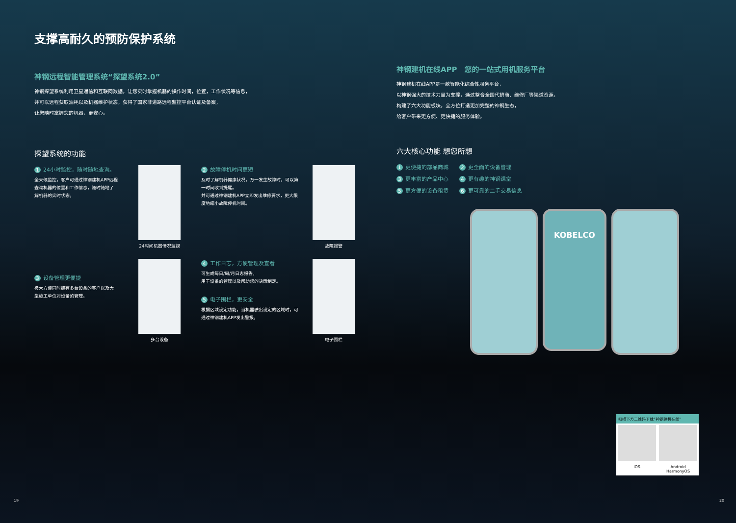支撑高耐久的预防保护系统
神钢远程智能管理系统“探望系统2.0”
神钢探望系统利用卫星通信和互联网数据，让您实时掌握机器的操作时间，位置，工作状况等信息，
并可以远程获取油耗以及机器维护状态，获得了国家非道路远程监控平台认证及备案，
让您随时掌握您的机器，更安心。
探望系统的功能
1 24小时监控，随时随地查询。
全天候监控，客户可通过神钢建机APP远程查询机器的位置和工作信息，随时随地了解机器的实时状态。
24时间机器情况监视
2 故障停机时间更短
及时了解机器健康状况，万一发生故障时，可以第一时间收到提醒。
并可通过神钢建机APP立即发出维修要求，更大限度地缩小故障停机时间。
故障报警
3 设备管理更便捷
极大方便同时拥有多台设备的客户以及大型施工单位对设备的管理。
多台设备
4 工作日志，方便管理及查看
可生成每日/周/月日志报告，
用于设备的管理以及帮助您的决策制定。
5 电子围栏，更安全
根据区域设定功能，当机器驶出设定的区域时，可通过神钢建机APP发出警报。
电子围栏
神钢建机在线APP　您的一站式用机服务平台
神钢建机在线APP是一款智能化综合性服务平台，
以神钢强大的技术力量为支撑，通过整合全国代销商、维修厂等渠道资源，
构建了六大功能板块，全方位打造更加完整的神钢生态，
给客户带来更方便、更快捷的服务体验。
六大核心功能 想您所想
1 更便捷的部品商城
2 更全面的设备管理
3 更丰富的产品中心
4 更有趣的神钢课堂
5 更方便的设备租赁
6 更可靠的二手交易信息
KOBELCO
扫描下方二维码下载”神钢建机在线”
iOS Android HarmonyOS
19 20